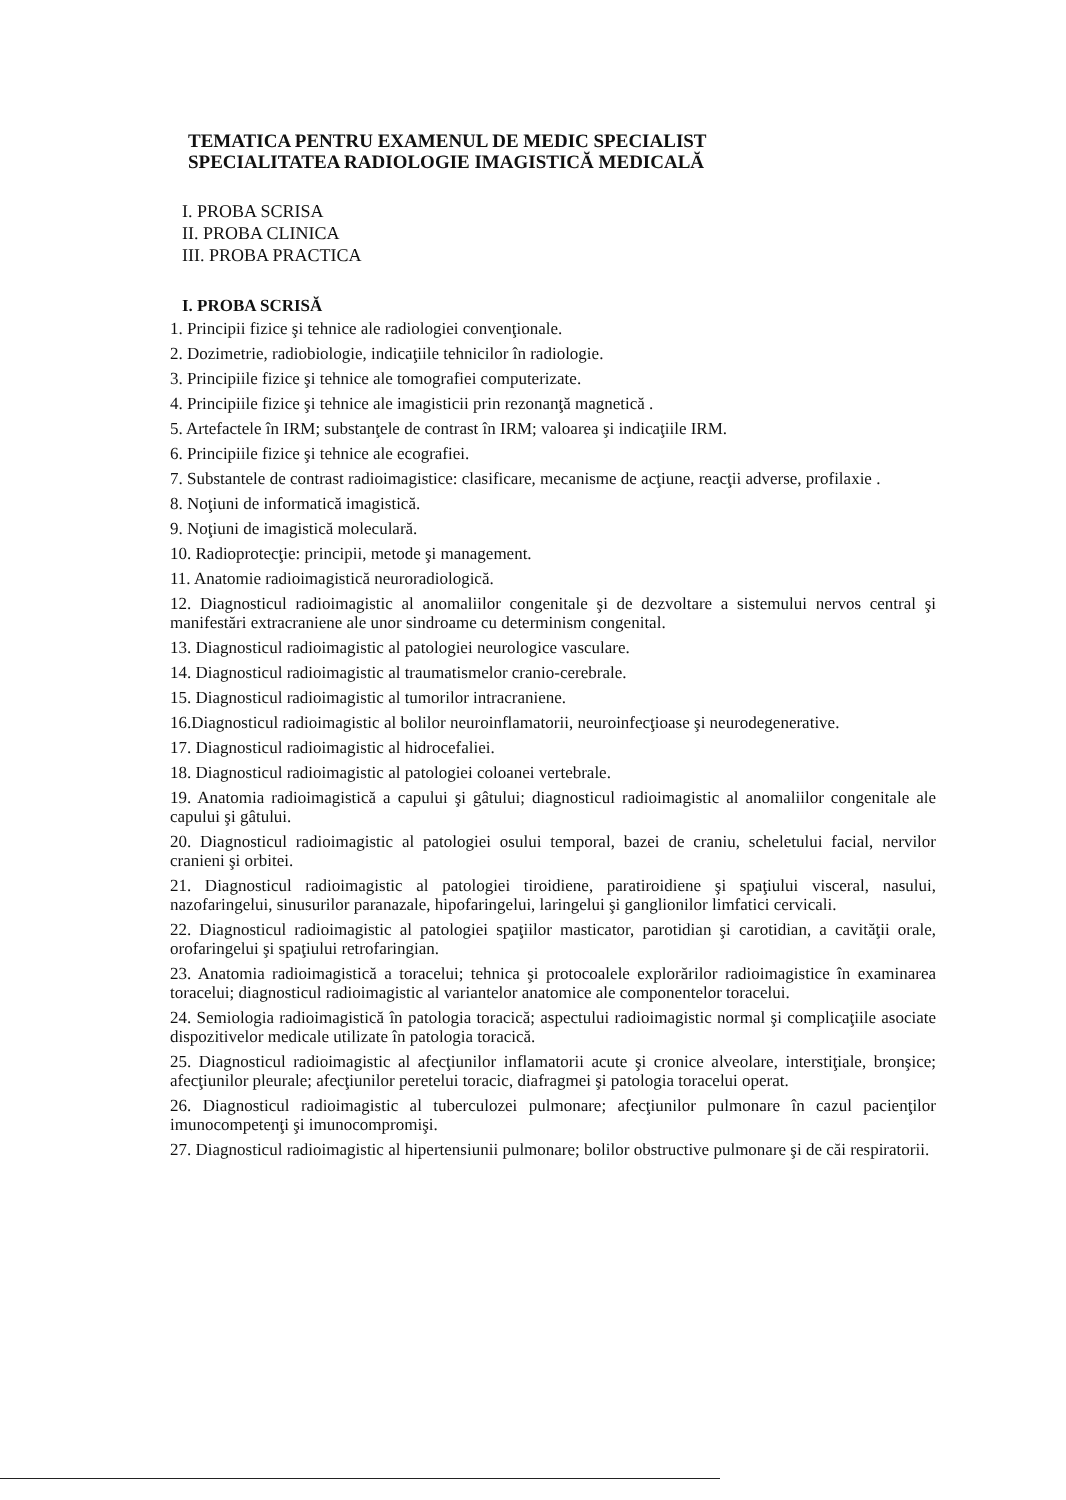TEMATICA PENTRU EXAMENUL DE MEDIC SPECIALIST
SPECIALITATEA RADIOLOGIE IMAGISTICĂ MEDICALĂ
I. PROBA SCRISA
II. PROBA CLINICA
III. PROBA PRACTICA
I. PROBA SCRISĂ
1. Principii fizice şi tehnice ale radiologiei convenţionale.
2. Dozimetrie, radiobiologie, indicaţiile tehnicilor în radiologie.
3. Principiile fizice şi tehnice ale tomografiei computerizate.
4. Principiile fizice şi tehnice ale imagisticii prin rezonanţă magnetică .
5. Artefactele în IRM; substanţele de contrast în IRM; valoarea şi indicaţiile IRM.
6. Principiile fizice şi tehnice ale ecografiei.
7. Substantele de contrast radioimagistice: clasificare, mecanisme de acţiune, reacţii adverse, profilaxie .
8. Noţiuni de informatică imagistică.
9. Noţiuni de imagistică moleculară.
10. Radioprotecţie: principii, metode şi management.
11. Anatomie radioimagistică neuroradiologică.
12. Diagnosticul radioimagistic al anomaliilor congenitale şi de dezvoltare a sistemului nervos central şi manifestări extracraniene ale unor sindroame cu determinism congenital.
13. Diagnosticul radioimagistic al patologiei neurologice vasculare.
14. Diagnosticul radioimagistic al traumatismelor cranio-cerebrale.
15. Diagnosticul radioimagistic al tumorilor intracraniene.
16.Diagnosticul radioimagistic al bolilor neuroinflamatorii, neuroinfecţioase şi neurodegenerative.
17. Diagnosticul radioimagistic al hidrocefaliei.
18. Diagnosticul radioimagistic al patologiei coloanei vertebrale.
19. Anatomia radioimagistică a capului şi gâtului; diagnosticul radioimagistic al anomaliilor congenitale ale capului şi gâtului.
20. Diagnosticul radioimagistic al patologiei osului temporal, bazei de craniu, scheletului facial, nervilor cranieni şi orbitei.
21. Diagnosticul radioimagistic al patologiei tiroidiene, paratiroidiene şi spaţiului visceral, nasului, nazofaringelui, sinusurilor paranazale, hipofaringelui, laringelui şi ganglionilor limfatici cervicali.
22. Diagnosticul radioimagistic al patologiei spaţiilor masticator, parotidian şi carotidian, a cavităţii orale, orofaringelui şi spaţiului retrofaringian.
23. Anatomia radioimagistică a toracelui; tehnica şi protocoalele explorărilor radioimagistice în examinarea toracelui; diagnosticul radioimagistic al variantelor anatomice ale componentelor toracelui.
24. Semiologia radioimagistică în patologia toracică; aspectului radioimagistic normal şi complicaţiile asociate dispozitivelor medicale utilizate în patologia toracică.
25. Diagnosticul radioimagistic al afecţiunilor inflamatorii acute şi cronice alveolare, interstiţiale, bronşice; afecţiunilor pleurale; afecţiunilor peretelui toracic, diafragmei şi patologia toracelui operat.
26. Diagnosticul radioimagistic al tuberculozei pulmonare; afecţiunilor pulmonare în cazul pacienţilor imunocompetenţi şi imunocompromişi.
27. Diagnosticul radioimagistic al hipertensiunii pulmonare; bolilor obstructive pulmonare şi de căi respiratorii.